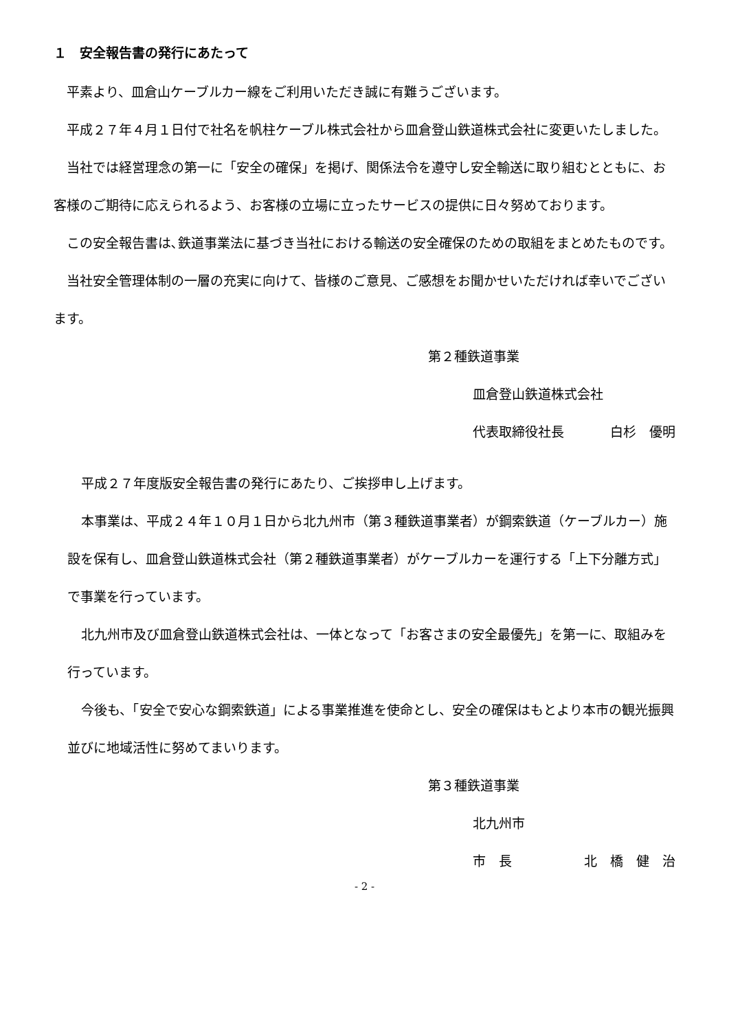１　安全報告書の発行にあたって
平素より、皿倉山ケーブルカー線をご利用いただき誠に有難うございます。
平成２７年４月１日付で社名を帆柱ケーブル株式会社から皿倉登山鉄道株式会社に変更いたしました。
当社では経営理念の第一に「安全の確保」を掲げ、関係法令を遵守し安全輸送に取り組むとともに、お客様のご期待に応えられるよう、お客様の立場に立ったサービスの提供に日々努めております。
この安全報告書は､鉄道事業法に基づき当社における輸送の安全確保のための取組をまとめたものです。
当社安全管理体制の一層の充実に向けて、皆様のご意見、ご感想をお聞かせいただければ幸いでございます。
第２種鉄道事業
皿倉登山鉄道株式会社
代表取締役社長 白杉　優明
平成２７年度版安全報告書の発行にあたり、ご挨拶申し上げます。
本事業は、平成２４年１０月１日から北九州市（第３種鉄道事業者）が鋼索鉄道（ケーブルカー）施設を保有し、皿倉登山鉄道株式会社（第２種鉄道事業者）がケーブルカーを運行する「上下分離方式」で事業を行っています。
北九州市及び皿倉登山鉄道株式会社は、一体となって「お客さまの安全最優先」を第一に、取組みを行っています。
今後も、「安全で安心な鋼索鉄道」による事業推進を使命とし、安全の確保はもとより本市の観光振興並びに地域活性に努めてまいります。
第３種鉄道事業
北九州市
市　長 北　橋　健　治
- 2 -